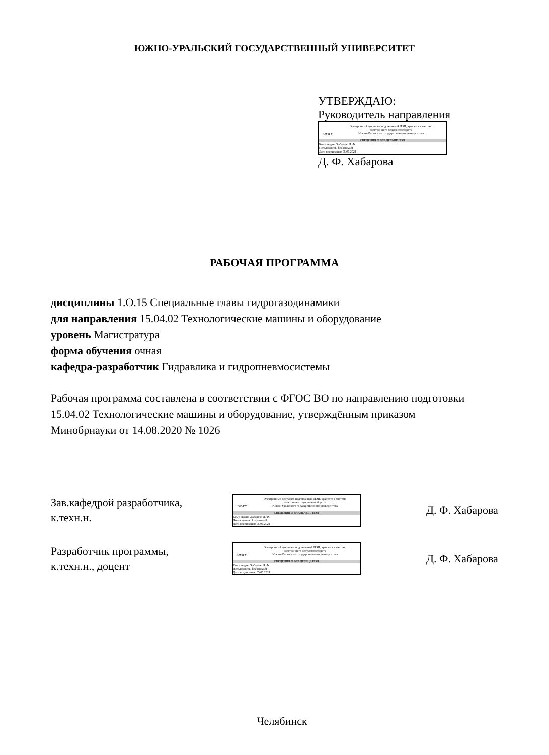ЮЖНО-УРАЛЬСКИЙ ГОСУДАРСТВЕННЫЙ УНИВЕРСИТЕТ
УТВЕРЖДАЮ:
Руководитель направления
ЮУрГУ
Электронный документ, подписанный ПЭП, хранится в системе
электронного документооборота
Южно-Уральского государственного университета
СВЕДЕНИЯ О ВЛАДЕЛЬЦЕ ПЭП
Кому выдан: Хабарова Д. Ф.
Пользователь: khabarovadf
Дата подписания: 05.06.2024
Д. Ф. Хабарова
РАБОЧАЯ ПРОГРАММА
дисциплины 1.О.15 Специальные главы гидрогазодинамики
для направления 15.04.02 Технологические машины и оборудование
уровень Магистратура
форма обучения очная
кафедра-разработчик Гидравлика и гидропневмосистемы
Рабочая программа составлена в соответствии с ФГОС ВО по направлению подготовки 15.04.02 Технологические машины и оборудование, утверждённым приказом Минобрнауки от 14.08.2020 № 1026
Зав.кафедрой разработчика,
к.техн.н.
ЮУрГУ
Электронный документ, подписанный ПЭП, хранится в системе
электронного документооборота
Южно-Уральского государственного университета
СВЕДЕНИЯ О ВЛАДЕЛЬЦЕ ПЭП
Кому выдан: Хабарова Д. Ф.
Пользователь: khabarovadf
Дата подписания: 05.06.2024
Д. Ф. Хабарова
Разработчик программы,
к.техн.н., доцент
ЮУрГУ
Электронный документ, подписанный ПЭП, хранится в системе
электронного документооборота
Южно-Уральского государственного университета
СВЕДЕНИЯ О ВЛАДЕЛЬЦЕ ПЭП
Кому выдан: Хабарова Д. Ф.
Пользователь: khabarovadf
Дата подписания: 05.06.2024
Д. Ф. Хабарова
Челябинск